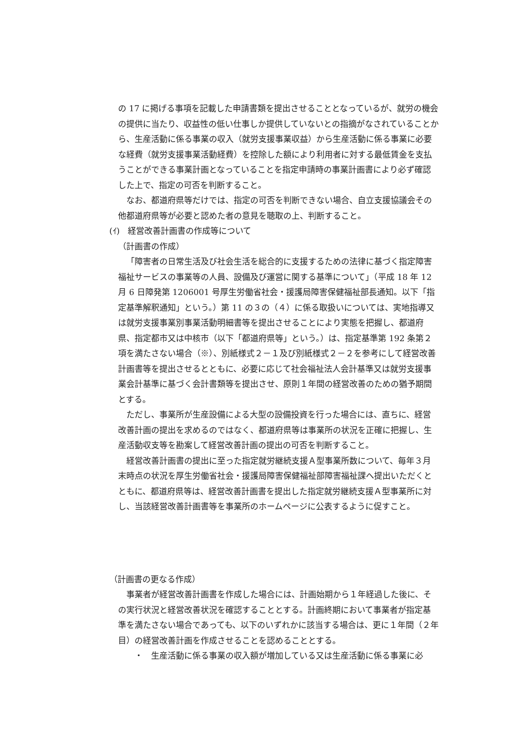の 17 に掲げる事項を記載した申請書類を提出させることとなっているが、就労の機会の提供に当たり、収益性の低い仕事しか提供していないとの指摘がなされていることから、生産活動に係る事業の収入（就労支援事業収益）から生産活動に係る事業に必要な経費（就労支援事業活動経費）を控除した額により利用者に対する最低賃金を支払うことができる事業計画となっていることを指定申請時の事業計画書により必ず確認した上で、指定の可否を判断すること。
なお、都道府県等だけでは、指定の可否を判断できない場合、自立支援協議会その他都道府県等が必要と認めた者の意見を聴取の上、判断すること。
(ｲ)　経営改善計画書の作成等について
（計画書の作成）
「障害者の日常生活及び社会生活を総合的に支援するための法律に基づく指定障害福祉サービスの事業等の人員、設備及び運営に関する基準について」（平成 18 年 12 月 6 日障発第 1206001 号厚生労働省社会・援護局障害保健福祉部長通知。以下「指定基準解釈通知」という。）第 11 の３の（４）に係る取扱いについては、実地指導又は就労支援事業別事業活動明細書等を提出させることにより実態を把握し、都道府県、指定都市又は中核市（以下「都道府県等」という。）は、指定基準第 192 条第２項を満たさない場合（※）、別紙様式２－１及び別紙様式２－２を参考にして経営改善計画書等を提出させるとともに、必要に応じて社会福祉法人会計基準又は就労支援事業会計基準に基づく会計書類等を提出させ、原則１年間の経営改善のための猶予期間とする。
ただし、事業所が生産設備による大型の設備投資を行った場合には、直ちに、経営改善計画の提出を求めるのではなく、都道府県等は事業所の状況を正確に把握し、生産活動収支等を勘案して経営改善計画の提出の可否を判断すること。
経営改善計画書の提出に至った指定就労継続支援Ａ型事業所数について、毎年３月末時点の状況を厚生労働省社会・援護局障害保健福祉部障害福祉課へ提出いただくとともに、都道府県等は、経営改善計画書を提出した指定就労継続支援Ａ型事業所に対し、当該経営改善計画書等を事業所のホームページに公表するように促すこと。
（計画書の更なる作成）
事業者が経営改善計画書を作成した場合には、計画始期から１年経過した後に、その実行状況と経営改善状況を確認することとする。計画終期において事業者が指定基準を満たさない場合であっても、以下のいずれかに該当する場合は、更に１年間（２年目）の経営改善計画を作成させることを認めることとする。
・　生産活動に係る事業の収入額が増加している又は生産活動に係る事業に必